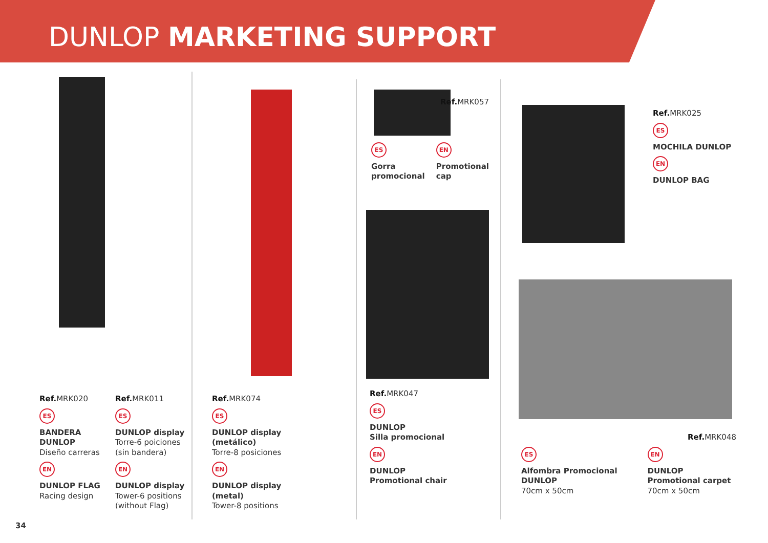DUNLOP MARKETING SUPPORT
Ref. MRK020
ES
BANDERA DUNLOP
Diseño carreras
EN
DUNLOP FLAG
Racing design
Ref. MRK011
ES
DUNLOP display
Torre-6 poiciones (sin bandera)
EN
DUNLOP display
Tower-6 positions (without Flag)
Ref. MRK074
ES
DUNLOP display (metálico)
Torre-8 posiciones
EN
DUNLOP display (metal)
Tower-8 positions
Ref. MRK057
ES
Gorra promocional
EN
Promotional cap
Ref. MRK047
ES
DUNLOP
Silla promocional
EN
DUNLOP
Promotional chair
Ref. MRK025
ES
MOCHILA DUNLOP
EN
DUNLOP BAG
Ref. MRK048
ES
Alfombra Promocional DUNLOP
70cm x 50cm
EN
DUNLOP Promotional carpet
70cm x 50cm
34